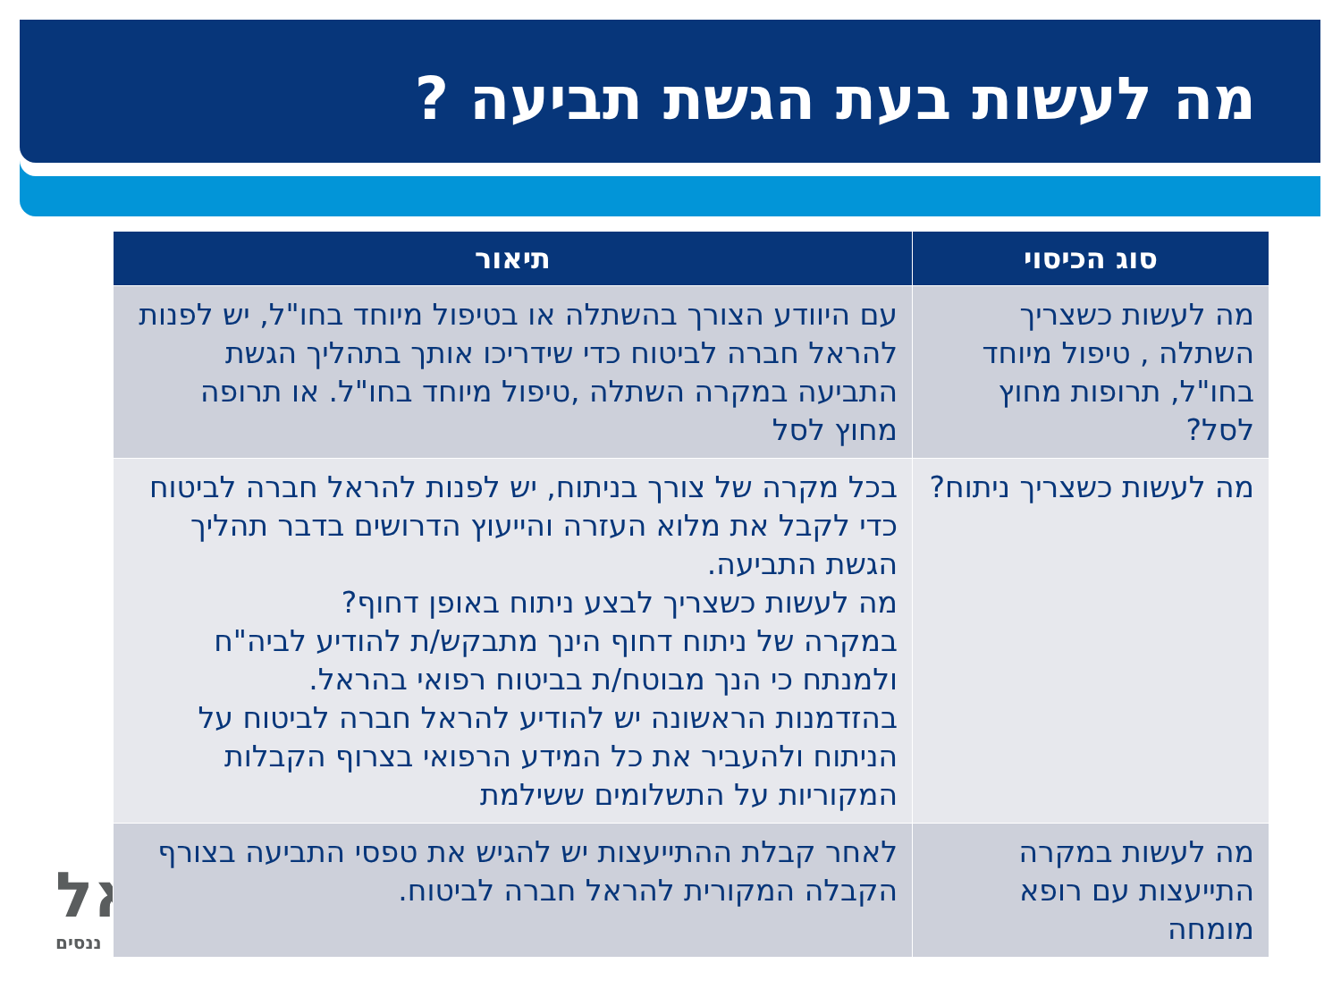מה לעשות בעת הגשת תביעה ?
אל
ננסים
| סוג הכיסוי | תיאור |
| --- | --- |
| מה לעשות כשצריך השתלה , טיפול מיוחד בחו"ל, תרופות מחוץ לסל? | עם היוודע הצורך בהשתלה או בטיפול מיוחד בחו"ל, יש לפנות להראל חברה לביטוח כדי שידריכו אותך בתהליך הגשת התביעה במקרה השתלה ,טיפול מיוחד בחו"ל. או תרופה מחוץ לסל |
| מה לעשות כשצריך ניתוח? | בכל מקרה של צורך בניתוח, יש לפנות להראל חברה לביטוח כדי לקבל את מלוא העזרה והייעוץ הדרושים בדבר תהליך הגשת התביעה. מה לעשות כשצריך לבצע ניתוח באופן דחוף? במקרה של ניתוח דחוף הינך מתבקש/ת להודיע לביה"ח ולמנתח כי הנך מבוטח/ת בביטוח רפואי בהראל. בהזדמנות הראשונה יש להודיע להראל חברה לביטוח על הניתוח ולהעביר את כל המידע הרפואי בצרוף הקבלות המקוריות על התשלומים ששילמת |
| מה לעשות במקרה התייעצות עם רופא מומחה | לאחר קבלת ההתייעצות יש להגיש את טפסי התביעה בצורף הקבלה המקורית להראל חברה לביטוח. |